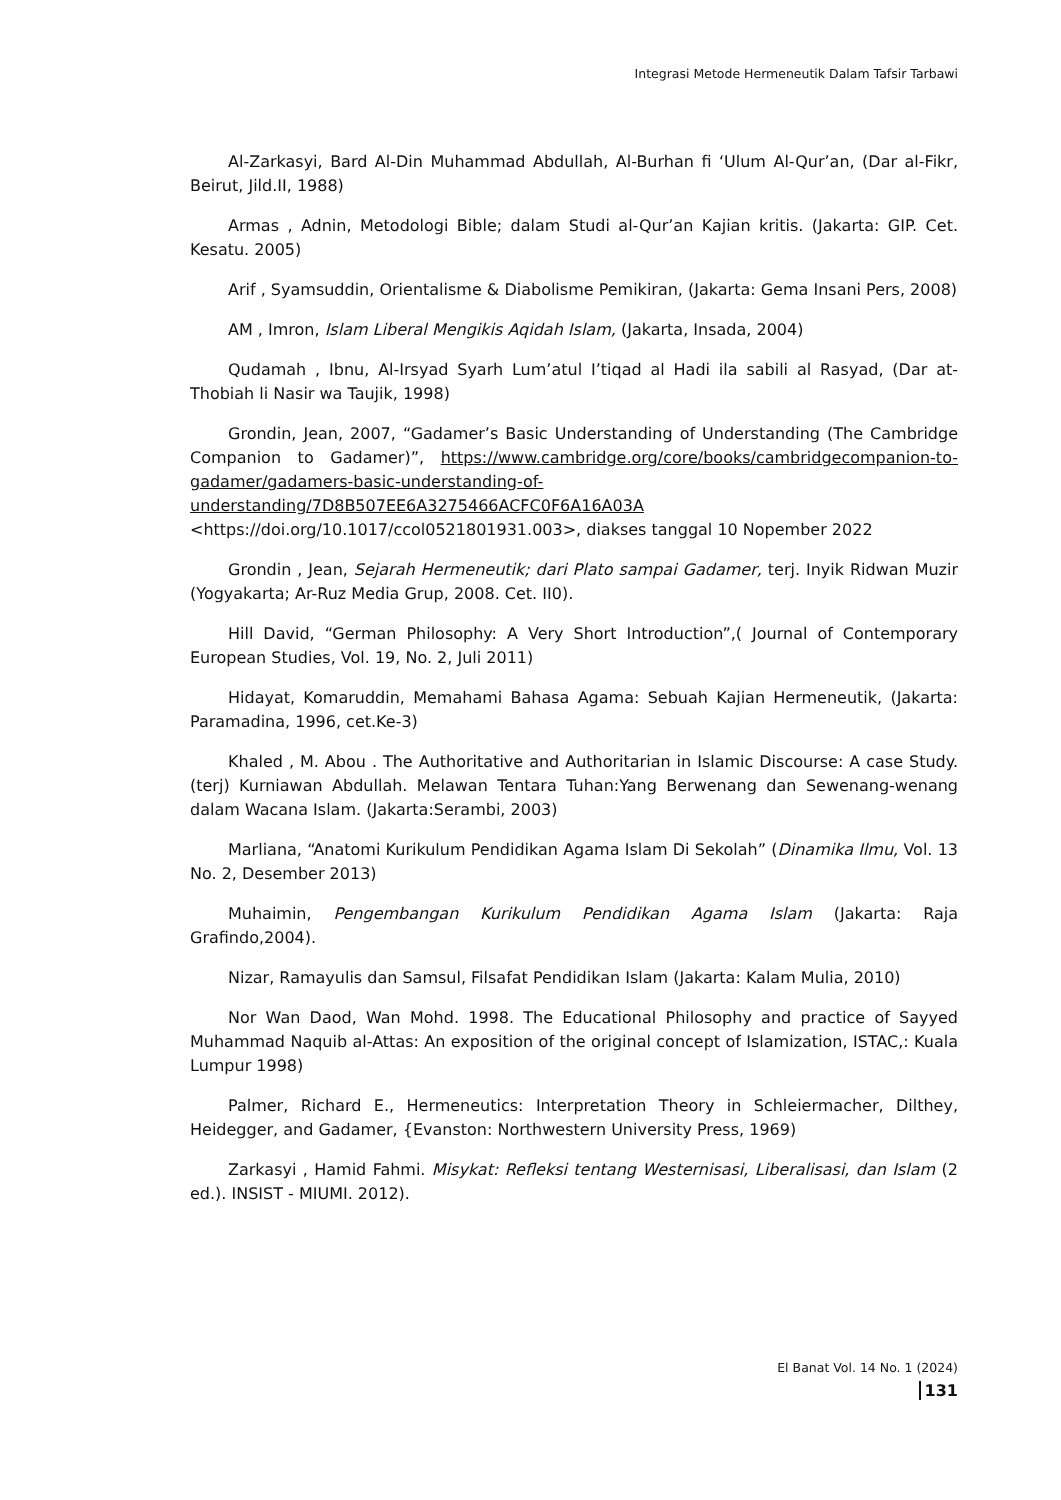Integrasi Metode Hermeneutik Dalam Tafsir Tarbawi
Al-Zarkasyi, Bard Al-Din Muhammad Abdullah, Al-Burhan fi ‘Ulum Al-Qur’an, (Dar al-Fikr, Beirut, Jild.II, 1988)
Armas , Adnin, Metodologi Bible; dalam Studi al-Qur’an Kajian kritis. (Jakarta: GIP. Cet. Kesatu. 2005)
Arif , Syamsuddin, Orientalisme & Diabolisme Pemikiran, (Jakarta: Gema Insani Pers, 2008)
AM , Imron, Islam Liberal Mengikis Aqidah Islam, (Jakarta, Insada, 2004)
Qudamah , Ibnu, Al-Irsyad Syarh Lum’atul I’tiqad al Hadi ila sabili al Rasyad, (Dar at-Thobiah li Nasir wa Taujik, 1998)
Grondin, Jean, 2007, “Gadamer’s Basic Understanding of Understanding (The Cambridge Companion to Gadamer)”, https://www.cambridge.org/core/books/cambridgecompanion-to-gadamer/gadamers-basic-understanding-of-understanding/7D8B507EE6A3275466ACFC0F6A16A03A <https://doi.org/10.1017/ccol0521801931.003>, diakses tanggal 10 Nopember 2022
Grondin , Jean, Sejarah Hermeneutik; dari Plato sampai Gadamer, terj. Inyik Ridwan Muzir (Yogyakarta; Ar-Ruz Media Grup, 2008. Cet. II0).
Hill David, “German Philosophy: A Very Short Introduction”,( Journal of Contemporary European Studies, Vol. 19, No. 2, Juli 2011)
Hidayat, Komaruddin, Memahami Bahasa Agama: Sebuah Kajian Hermeneutik, (Jakarta: Paramadina, 1996, cet.Ke-3)
Khaled , M. Abou . The Authoritative and Authoritarian in Islamic Discourse: A case Study. (terj) Kurniawan Abdullah. Melawan Tentara Tuhan:Yang Berwenang dan Sewenang-wenang dalam Wacana Islam. (Jakarta:Serambi, 2003)
Marliana, “Anatomi Kurikulum Pendidikan Agama Islam Di Sekolah” (Dinamika Ilmu, Vol. 13 No. 2, Desember 2013)
Muhaimin, Pengembangan Kurikulum Pendidikan Agama Islam (Jakarta: Raja Grafindo,2004).
Nizar, Ramayulis dan Samsul, Filsafat Pendidikan Islam (Jakarta: Kalam Mulia, 2010)
Nor Wan Daod, Wan Mohd. 1998. The Educational Philosophy and practice of Sayyed Muhammad Naquib al-Attas: An exposition of the original concept of Islamization, ISTAC,: Kuala Lumpur 1998)
Palmer, Richard E., Hermeneutics: Interpretation Theory in Schleiermacher, Dilthey, Heidegger, and Gadamer, {Evanston: Northwestern University Press, 1969)
Zarkasyi , Hamid Fahmi. Misykat: Refleksi tentang Westernisasi, Liberalisasi, dan Islam (2 ed.). INSIST - MIUMI. 2012).
El Banat Vol. 14 No. 1 (2024)
131